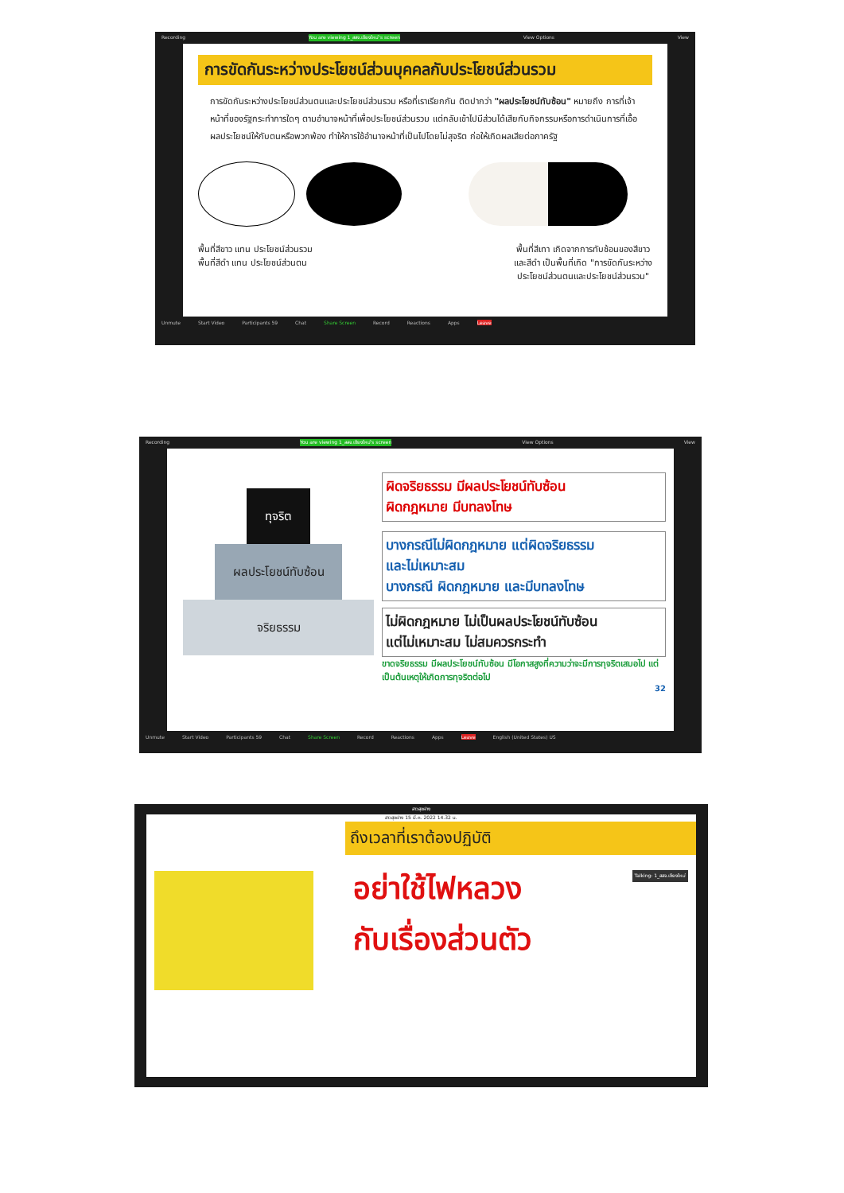Recording You are viewing 1_สสจ.เชียงใหม่'s screen View Options View
การขัดกันระหว่างประโยชน์ส่วนบุคคลกับประโยชน์ส่วนรวม
การขัดกันระหว่างประโยชน์ส่วนตนและประโยชน์ส่วนรวม หรือที่เราเรียกกัน ติดปากว่า "ผลประโยชน์ทับซ้อน" หมายถึง การที่เจ้าหน้าที่ของรัฐกระทำการใดๆ ตามอำนาจหน้าที่เพื่อประโยชน์ส่วนรวม แต่กลับเข้าไปมีส่วนได้เสียกับกิจกรรมหรือการดำเนินการที่เอื้อผลประโยชน์ให้กับตนหรือพวกพ้อง ทำให้การใช้อำนาจหน้าที่เป็นไปโดยไม่สุจริต ก่อให้เกิดผลเสียต่อภาครัฐ
พื้นที่สีขาว แทน ประโยชน์ส่วนรวม
พื้นที่สีดำ แทน ประโยชน์ส่วนตน
พื้นที่สีเทา เกิดจากการทับซ้อนของสีขาว
และสีดำ เป็นพื้นที่เกิด "การขัดกันระหว่าง
ประโยชน์ส่วนตนและประโยชน์ส่วนรวม"
Unmute Start Video Participants 59 Chat Share Screen Record Reactions Apps Leave
Recording You are viewing 1_สสจ.เชียงใหม่'s screen View Options View
ทุจริต
ผลประโยชน์ทับซ้อน
จริยธรรม
ผิดจริยธรรม มีผลประโยชน์ทับซ้อน
ผิดกฎหมาย มีบทลงโทษ
บางกรณีไม่ผิดกฎหมาย แต่ผิดจริยธรรม
และไม่เหมาะสม
บางกรณี ผิดกฎหมาย และมีบทลงโทษ
ไม่ผิดกฎหมาย ไม่เป็นผลประโยชน์ทับซ้อน
แต่ไม่เหมาะสม ไม่สมควรกระทำ
ขาดจริยธรรม มีผลประโยชน์ทับซ้อน มีโอกาสสูงที่ความว่าจะมีการทุจริตเสมอไป แต่เป็นต้นเหตุให้เกิดการทุจริตต่อไป
32
Unmute Start Video Participants 59 Chat Share Screen Record Reactions Apps Leave English (United States) US
สาวสุขฝาง
สาวสุขฝาง 15 มี.ค. 2022 14.32 น.
ถึงเวลาที่เราต้องปฏิบัติ
อย่าใช้ไฟหลวง
กับเรื่องส่วนตัว
Talking: 1_สสจ.เชียงใหม่